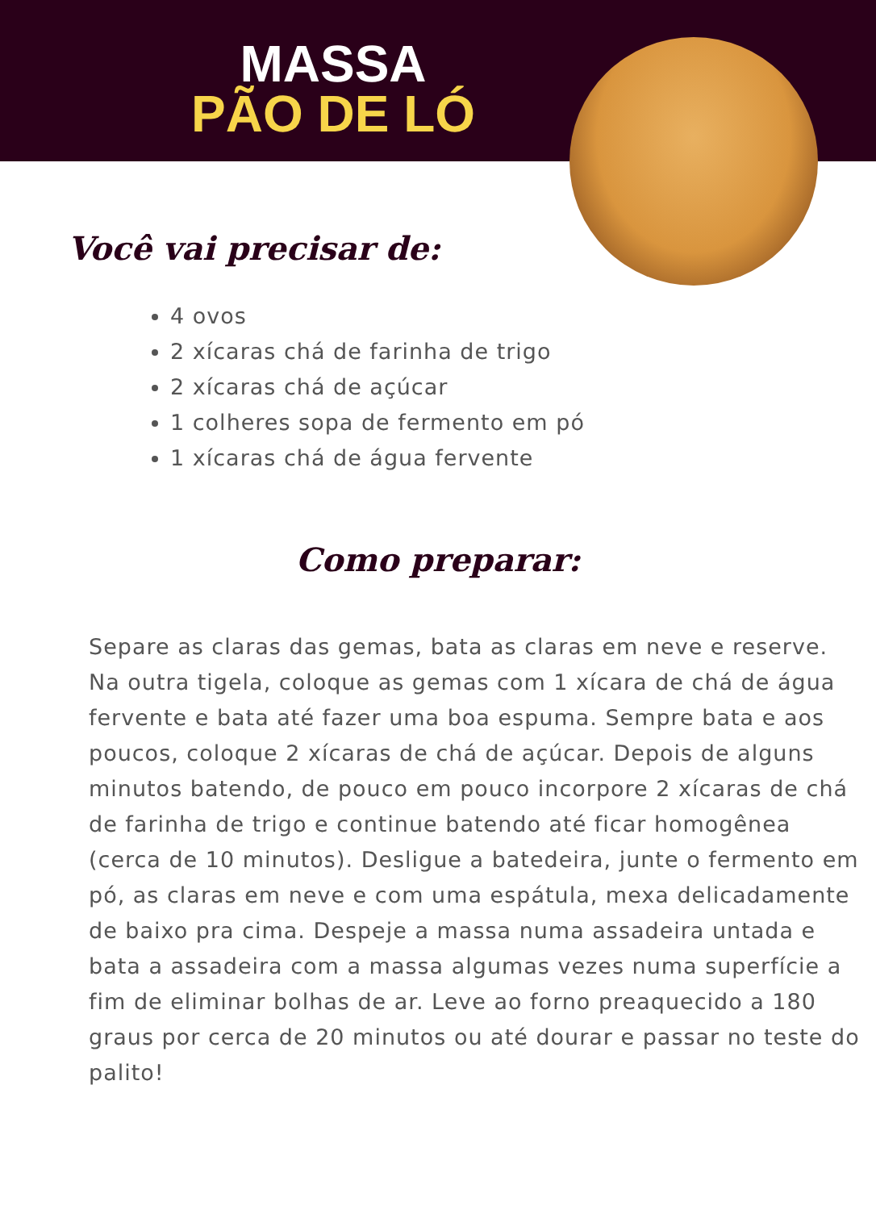MASSA
PÃO DE LÓ
Você vai precisar de:
4 ovos
2 xícaras chá de farinha de trigo
2 xícaras chá de açúcar
1 colheres sopa de fermento em pó
1 xícaras chá de água fervente
Como preparar:
Separe as claras das gemas, bata as claras em neve e reserve. Na outra tigela, coloque as gemas com 1 xícara de chá de água fervente e bata até fazer uma boa espuma. Sempre bata e aos poucos, coloque 2 xícaras de chá de açúcar. Depois de alguns minutos batendo, de pouco em pouco incorpore 2 xícaras de chá de farinha de trigo e continue batendo até ficar homogênea (cerca de 10 minutos). Desligue a batedeira, junte o fermento em pó, as claras em neve e com uma espátula, mexa delicadamente de baixo pra cima. Despeje a massa numa assadeira untada e bata a assadeira com a massa algumas vezes numa superfície a fim de eliminar bolhas de ar. Leve ao forno preaquecido a 180 graus por cerca de 20 minutos ou até dourar e passar no teste do palito!